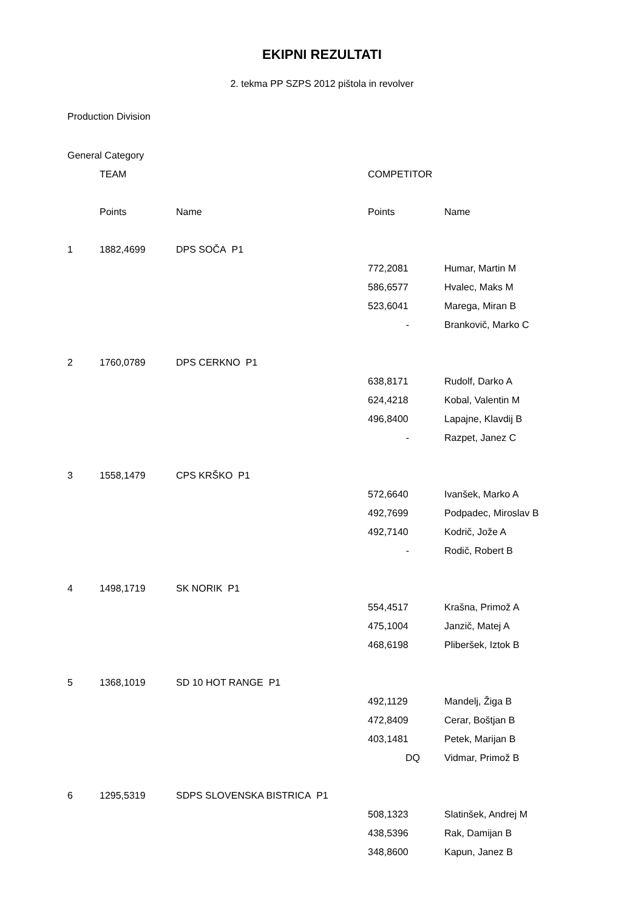EKIPNI REZULTATI
2. tekma PP SZPS 2012 pištola in revolver
Production Division
| General Category | | | | |
| | TEAM | | COMPETITOR | |
| | Points | Name | Points | Name |
| 1 | 1882,4699 | DPS SOČA P1 | | |
| | | | 772,2081 | Humar, Martin M |
| | | | 586,6577 | Hvalec, Maks M |
| | | | 523,6041 | Marega, Miran B |
| | | | - | Brankovič, Marko C |
| 2 | 1760,0789 | DPS CERKNO P1 | | |
| | | | 638,8171 | Rudolf, Darko A |
| | | | 624,4218 | Kobal, Valentin M |
| | | | 496,8400 | Lapajne, Klavdij B |
| | | | - | Razpet, Janez C |
| 3 | 1558,1479 | CPS KRŠKO P1 | | |
| | | | 572,6640 | Ivanšek, Marko A |
| | | | 492,7699 | Podpadec, Miroslav B |
| | | | 492,7140 | Kodrič, Jože A |
| | | | - | Rodič, Robert B |
| 4 | 1498,1719 | SK NORIK P1 | | |
| | | | 554,4517 | Krašna, Primož A |
| | | | 475,1004 | Janzič, Matej A |
| | | | 468,6198 | Pliberšek, Iztok B |
| 5 | 1368,1019 | SD 10 HOT RANGE P1 | | |
| | | | 492,1129 | Mandelj, Žiga B |
| | | | 472,8409 | Cerar, Boštjan B |
| | | | 403,1481 | Petek, Marijan B |
| | | | DQ | Vidmar, Primož B |
| 6 | 1295,5319 | SDPS SLOVENSKA BISTRICA P1 | | |
| | | | 508,1323 | Slatinšek, Andrej M |
| | | | 438,5396 | Rak, Damijan B |
| | | | 348,8600 | Kapun, Janez B |